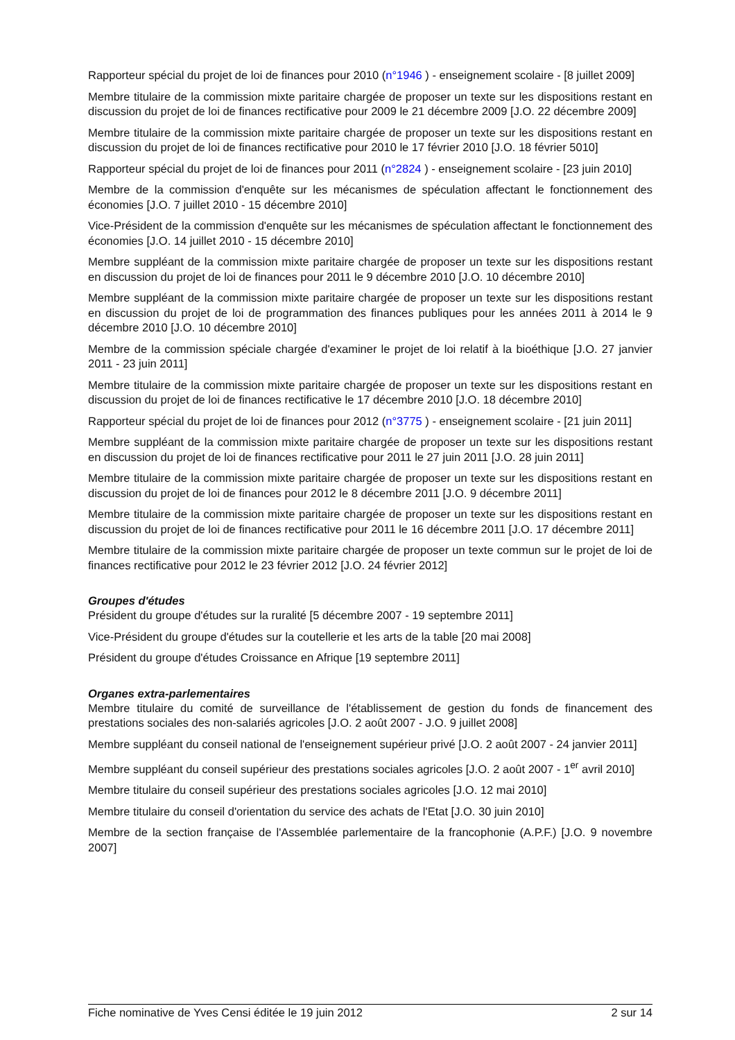Rapporteur spécial du projet de loi de finances pour 2010 (n°1946 ) - enseignement scolaire - [8 juillet 2009]
Membre titulaire de la commission mixte paritaire chargée de proposer un texte sur les dispositions restant en discussion du projet de loi de finances rectificative pour 2009 le 21 décembre 2009 [J.O. 22 décembre 2009]
Membre titulaire de la commission mixte paritaire chargée de proposer un texte sur les dispositions restant en discussion du projet de loi de finances rectificative pour 2010 le 17 février 2010 [J.O. 18 février 5010]
Rapporteur spécial du projet de loi de finances pour 2011 (n°2824 ) - enseignement scolaire - [23 juin 2010]
Membre de la commission d'enquête sur les mécanismes de spéculation affectant le fonctionnement des économies [J.O. 7 juillet 2010 - 15 décembre 2010]
Vice-Président de la commission d'enquête sur les mécanismes de spéculation affectant le fonctionnement des économies [J.O. 14 juillet 2010 - 15 décembre 2010]
Membre suppléant de la commission mixte paritaire chargée de proposer un texte sur les dispositions restant en discussion du projet de loi de finances pour 2011 le 9 décembre 2010 [J.O. 10 décembre 2010]
Membre suppléant de la commission mixte paritaire chargée de proposer un texte sur les dispositions restant en discussion du projet de loi de programmation des finances publiques pour les années 2011 à 2014 le 9 décembre 2010 [J.O. 10 décembre 2010]
Membre de la commission spéciale chargée d'examiner le projet de loi relatif à la bioéthique [J.O. 27 janvier 2011 - 23 juin 2011]
Membre titulaire de la commission mixte paritaire chargée de proposer un texte sur les dispositions restant en discussion du projet de loi de finances rectificative le 17 décembre 2010 [J.O. 18 décembre 2010]
Rapporteur spécial du projet de loi de finances pour 2012 (n°3775 ) - enseignement scolaire - [21 juin 2011]
Membre suppléant de la commission mixte paritaire chargée de proposer un texte sur les dispositions restant en discussion du projet de loi de finances rectificative pour 2011 le 27 juin 2011 [J.O. 28 juin 2011]
Membre titulaire de la commission mixte paritaire chargée de proposer un texte sur les dispositions restant en discussion du projet de loi de finances pour 2012 le 8 décembre 2011 [J.O. 9 décembre 2011]
Membre titulaire de la commission mixte paritaire chargée de proposer un texte sur les dispositions restant en discussion du projet de loi de finances rectificative pour 2011 le 16 décembre 2011 [J.O. 17 décembre 2011]
Membre titulaire de la commission mixte paritaire chargée de proposer un texte commun sur le projet de loi de finances rectificative pour 2012 le 23 février 2012 [J.O. 24 février 2012]
Groupes d'études
Président du groupe d'études sur la ruralité [5 décembre 2007 - 19 septembre 2011]
Vice-Président du groupe d'études sur la coutellerie et les arts de la table [20 mai 2008]
Président du groupe d'études Croissance en Afrique [19 septembre 2011]
Organes extra-parlementaires
Membre titulaire du comité de surveillance de l'établissement de gestion du fonds de financement des prestations sociales des non-salariés agricoles [J.O. 2 août 2007 - J.O. 9 juillet 2008]
Membre suppléant du conseil national de l'enseignement supérieur privé [J.O. 2 août 2007 - 24 janvier 2011]
Membre suppléant du conseil supérieur des prestations sociales agricoles [J.O. 2 août 2007 - 1<sup>er</sup> avril 2010]
Membre titulaire du conseil supérieur des prestations sociales agricoles [J.O. 12 mai 2010]
Membre titulaire du conseil d'orientation du service des achats de l'Etat [J.O. 30 juin 2010]
Membre de la section française de l'Assemblée parlementaire de la francophonie (A.P.F.) [J.O. 9 novembre 2007]
Fiche nominative de Yves Censi éditée le 19 juin 2012 2 sur 14